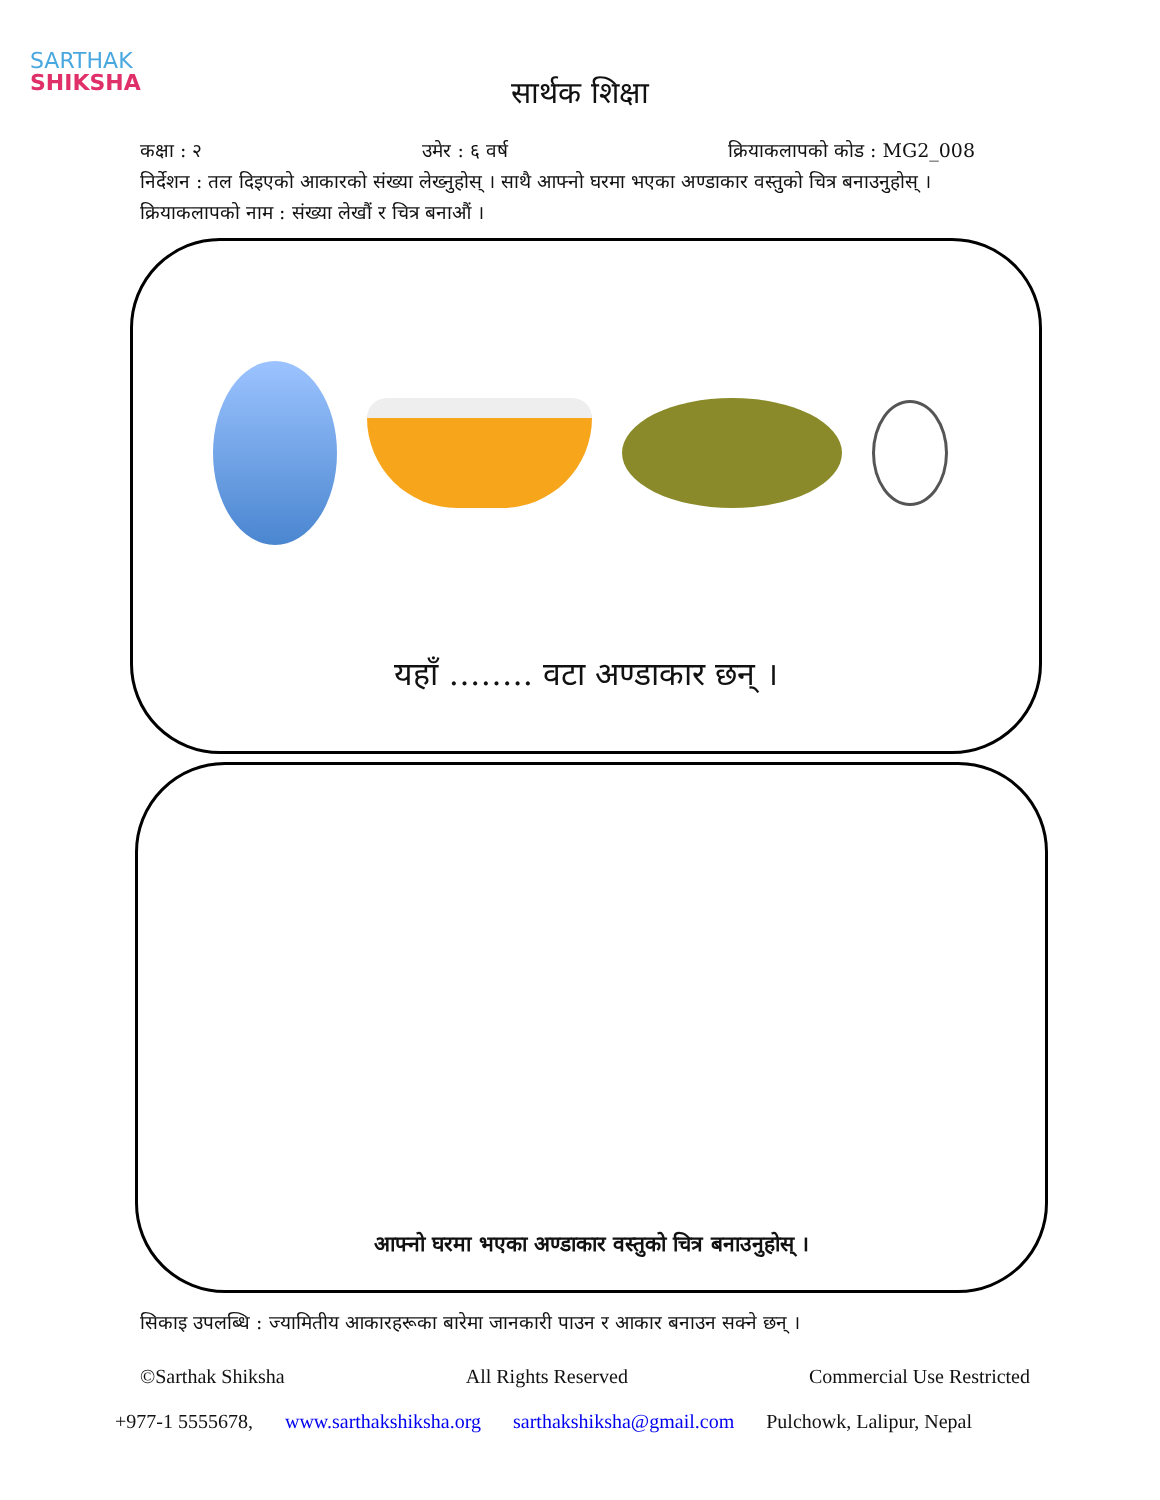SARTHAK
SHIKSHA
सार्थक शिक्षा
कक्षा : २ उमेर : ६ वर्ष क्रियाकलापको कोड : MG2_008
निर्देशन : तल दिइएको आकारको संख्या लेख्नुहोस् । साथै आफ्नो घरमा भएका अण्डाकार वस्तुको चित्र बनाउनुहोस् ।
क्रियाकलापको नाम : संख्या लेखौं र चित्र बनाऔं ।
यहाँ …….. वटा अण्डाकार छन् ।
आफ्नो घरमा भएका अण्डाकार वस्तुको चित्र बनाउनुहोस् ।
सिकाइ उपलब्धि : ज्यामितीय आकारहरूका बारेमा जानकारी पाउन र आकार बनाउन सक्ने छन् ।
©Sarthak Shiksha All Rights Reserved Commercial Use Restricted
+977-1 5555678, www.sarthakshiksha.org sarthakshiksha@gmail.com Pulchowk, Lalipur, Nepal